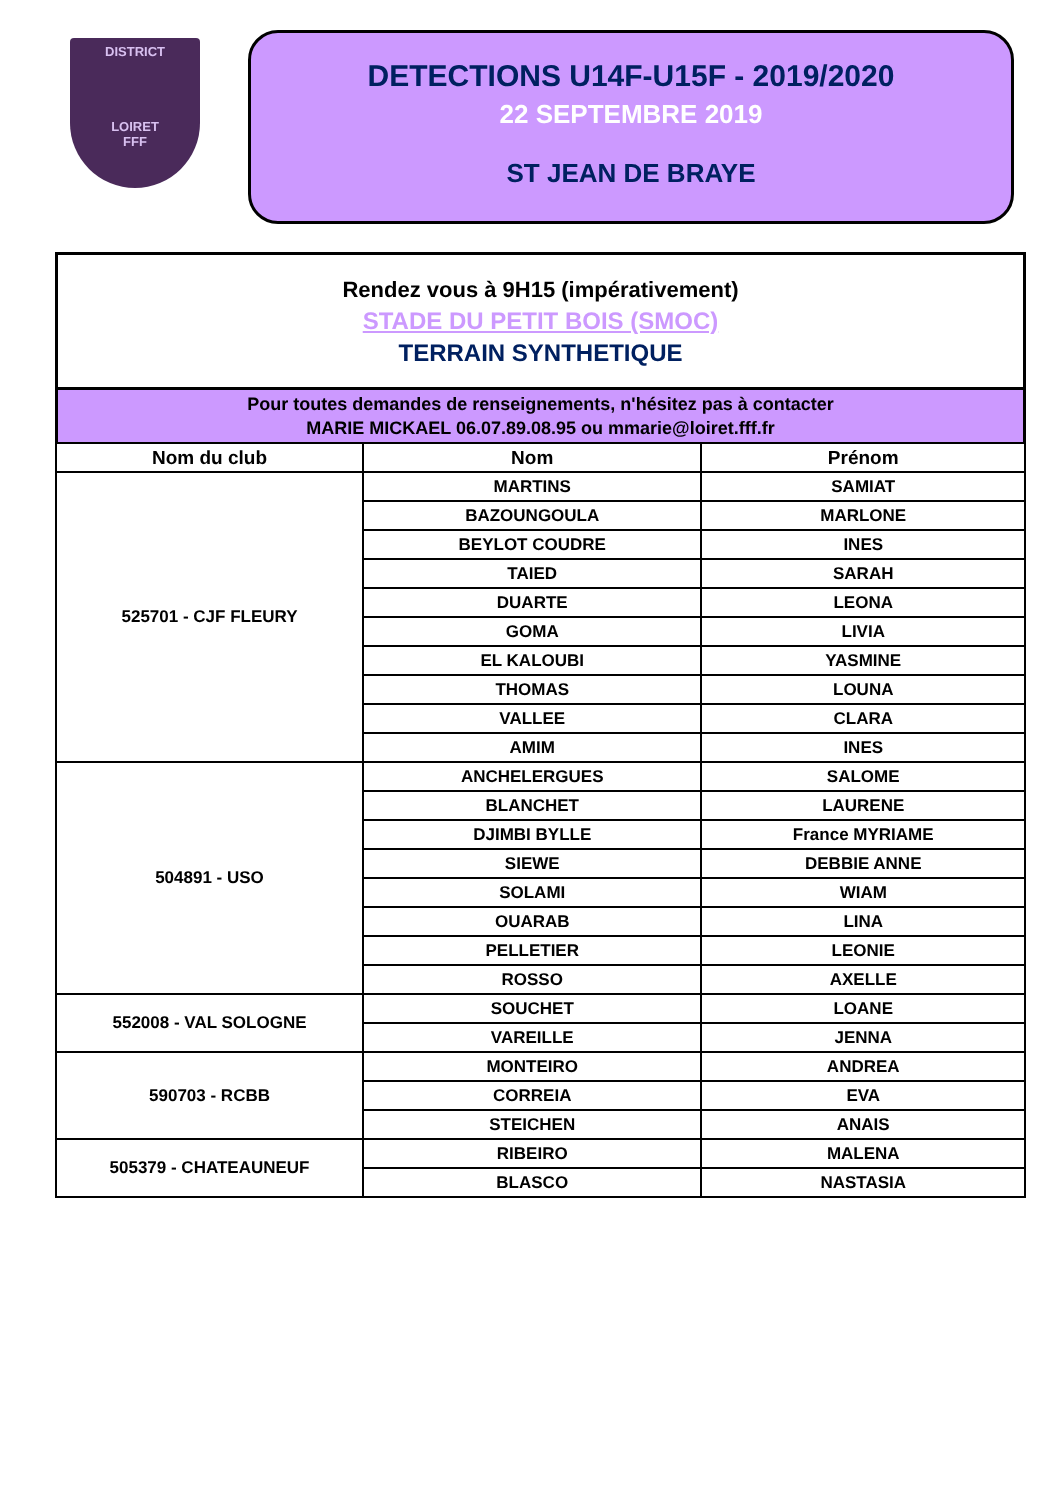DISTRICT
LOIRET
FFF
DETECTIONS U14F-U15F - 2019/2020
22 SEPTEMBRE 2019
ST JEAN DE BRAYE
Rendez vous à 9H15 (impérativement)
STADE DU PETIT BOIS (SMOC)
TERRAIN SYNTHETIQUE
Pour toutes demandes de renseignements, n'hésitez pas à contacter
MARIE MICKAEL 06.07.89.08.95 ou mmarie@loiret.fff.fr
| Nom du club | Nom | Prénom |
| --- | --- | --- |
| 525701 - CJF FLEURY | MARTINS | SAMIAT |
| | BAZOUNGOULA | MARLONE |
| | BEYLOT COUDRE | INES |
| | TAIED | SARAH |
| | DUARTE | LEONA |
| | GOMA | LIVIA |
| | EL KALOUBI | YASMINE |
| | THOMAS | LOUNA |
| | VALLEE | CLARA |
| | AMIM | INES |
| 504891 - USO | ANCHELERGUES | SALOME |
| | BLANCHET | LAURENE |
| | DJIMBI BYLLE | France MYRIAME |
| | SIEWE | DEBBIE ANNE |
| | SOLAMI | WIAM |
| | OUARAB | LINA |
| | PELLETIER | LEONIE |
| | ROSSO | AXELLE |
| 552008 - VAL SOLOGNE | SOUCHET | LOANE |
| | VAREILLE | JENNA |
| 590703 - RCBB | MONTEIRO | ANDREA |
| | CORREIA | EVA |
| | STEICHEN | ANAIS |
| 505379 - CHATEAUNEUF | RIBEIRO | MALENA |
| | BLASCO | NASTASIA |